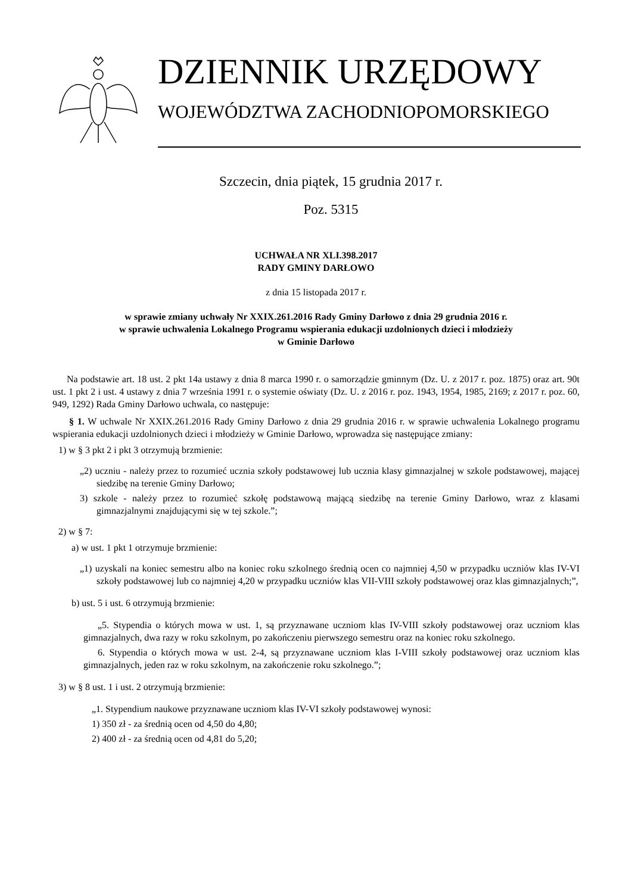DZIENNIK URZĘDOWY
WOJEWÓDZTWA ZACHODNIOPOMORSKIEGO
Szczecin, dnia piątek, 15 grudnia 2017 r.
Poz. 5315
UCHWAŁA NR XLI.398.2017
RADY GMINY DARŁOWO
z dnia 15 listopada 2017 r.
w sprawie zmiany uchwały Nr XXIX.261.2016 Rady Gminy Darłowo z dnia 29 grudnia 2016 r.
w sprawie uchwalenia Lokalnego Programu wspierania edukacji uzdolnionych dzieci i młodzieży
w Gminie Darłowo
Na podstawie art. 18 ust. 2 pkt 14a ustawy z dnia 8 marca 1990 r. o samorządzie gminnym (Dz. U. z 2017 r. poz. 1875) oraz art. 90t ust. 1 pkt 2 i ust. 4 ustawy z dnia 7 września 1991 r. o systemie oświaty (Dz. U. z 2016 r. poz. 1943, 1954, 1985, 2169; z 2017 r. poz. 60, 949, 1292) Rada Gminy Darłowo uchwala, co następuje:
§ 1. W uchwale Nr XXIX.261.2016 Rady Gminy Darłowo z dnia 29 grudnia 2016 r. w sprawie uchwalenia Lokalnego programu wspierania edukacji uzdolnionych dzieci i młodzieży w Gminie Darłowo, wprowadza się następujące zmiany:
1) w § 3 pkt 2 i pkt 3 otrzymują brzmienie:
„2) uczniu - należy przez to rozumieć ucznia szkoły podstawowej lub ucznia klasy gimnazjalnej w szkole podstawowej, mającej siedzibę na terenie Gminy Darłowo;
3) szkole - należy przez to rozumieć szkołę podstawową mającą siedzibę na terenie Gminy Darłowo, wraz z klasami gimnazjalnymi znajdującymi się w tej szkole.”;
2) w § 7:
a) w ust. 1 pkt 1 otrzymuje brzmienie:
„1) uzyskali na koniec semestru albo na koniec roku szkolnego średnią ocen co najmniej 4,50 w przypadku uczniów klas IV-VI szkoły podstawowej lub co najmniej 4,20 w przypadku uczniów klas VII-VIII szkoły podstawowej oraz klas gimnazjalnych;”,
b) ust. 5 i ust. 6 otrzymują brzmienie:
„5. Stypendia o których mowa w ust. 1, są przyznawane uczniom klas IV-VIII szkoły podstawowej oraz uczniom klas gimnazjalnych, dwa razy w roku szkolnym, po zakończeniu pierwszego semestru oraz na koniec roku szkolnego.
6. Stypendia o których mowa w ust. 2-4, są przyznawane uczniom klas I-VIII szkoły podstawowej oraz uczniom klas gimnazjalnych, jeden raz w roku szkolnym, na zakończenie roku szkolnego.”;
3) w § 8 ust. 1 i ust. 2 otrzymują brzmienie:
„1. Stypendium naukowe przyznawane uczniom klas IV-VI szkoły podstawowej wynosi:
1) 350 zł - za średnią ocen od 4,50 do 4,80;
2) 400 zł - za średnią ocen od 4,81 do 5,20;